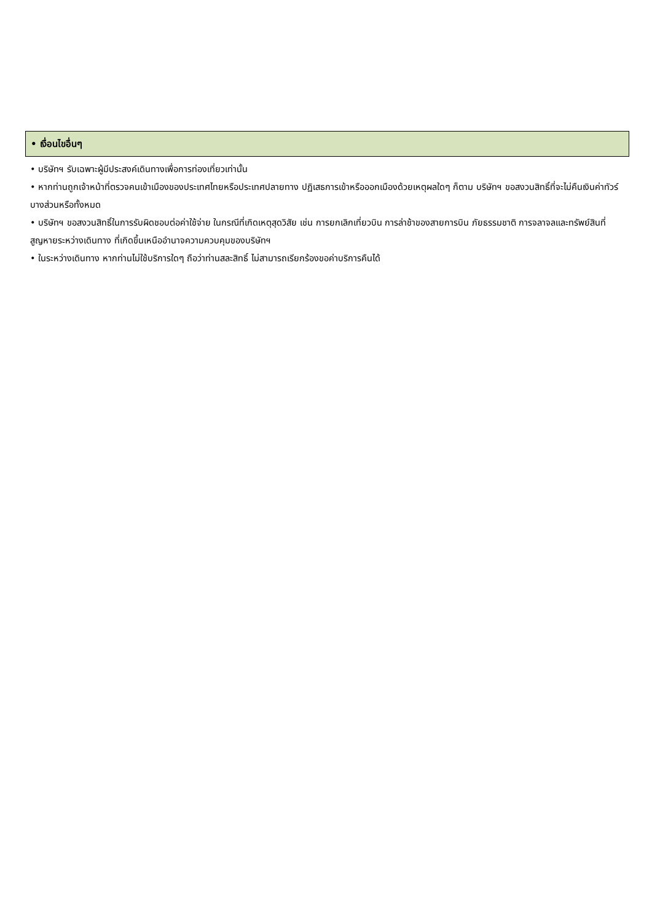• เงื่อนไขอื่นๆ
• บริษัทฯ รับเฉพาะผู้มีประสงค์เดินทางเพื่อการท่องเที่ยวเท่านั้น
• หากท่านถูกเจ้าหน้าที่ตรวจคนเข้าเมืองของประเทศไทยหรือประเทศปลายทาง ปฏิเสธการเข้าหรือออกเมืองด้วยเหตุผลใดๆ ก็ตาม บริษัทฯ ขอสงวนสิทธิ์ที่จะไม่คืนเงินค่าทัวร์บางส่วนหรือทั้งหมด
• บริษัทฯ ขอสงวนสิทธิ์ในการรับผิดชอบต่อค่าใช้จ่าย ในกรณีที่เกิดเหตุสุดวิสัย เช่น การยกเลิกเที่ยวบิน การล่าช้าของสายการบิน ภัยธรรมชาติ การจลาจลและทรัพย์สินที่สูญหายระหว่างเดินทาง ที่เกิดขึ้นเหนืออำนาจความควบคุมของบริษัทฯ
• ในระหว่างเดินทาง หากท่านไม่ใช้บริการใดๆ ถือว่าท่านสละสิทธิ์ ไม่สามารถเรียกร้องขอค่าบริการคืนได้